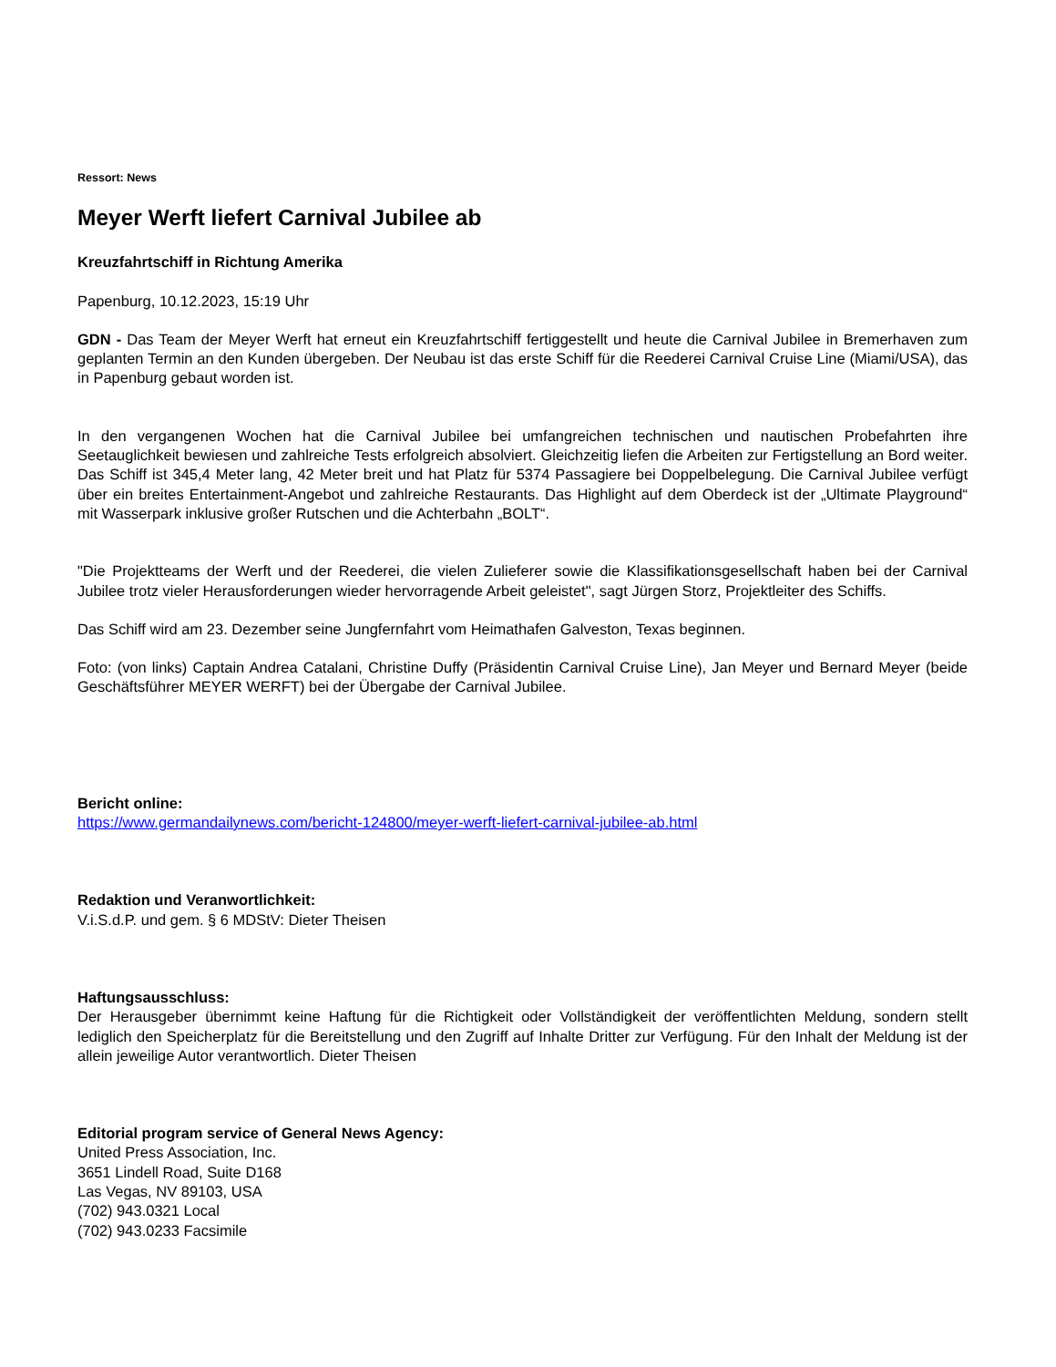Ressort: News
Meyer Werft liefert Carnival Jubilee ab
Kreuzfahrtschiff in Richtung Amerika
Papenburg, 10.12.2023, 15:19 Uhr
GDN - Das Team der Meyer Werft hat erneut ein Kreuzfahrtschiff fertiggestellt und heute die Carnival Jubilee in Bremerhaven zum geplanten Termin an den Kunden übergeben. Der Neubau ist das erste Schiff für die Reederei Carnival Cruise Line (Miami/USA), das in Papenburg gebaut worden ist.
In den vergangenen Wochen hat die Carnival Jubilee bei umfangreichen technischen und nautischen Probefahrten ihre Seetauglichkeit bewiesen und zahlreiche Tests erfolgreich absolviert. Gleichzeitig liefen die Arbeiten zur Fertigstellung an Bord weiter. Das Schiff ist 345,4 Meter lang, 42 Meter breit und hat Platz für 5374 Passagiere bei Doppelbelegung. Die Carnival Jubilee verfügt über ein breites Entertainment-Angebot und zahlreiche Restaurants. Das Highlight auf dem Oberdeck ist der „Ultimate Playground“ mit Wasserpark inklusive großer Rutschen und die Achterbahn „BOLT“.
"Die Projektteams der Werft und der Reederei, die vielen Zulieferer sowie die Klassifikationsgesellschaft haben bei der Carnival Jubilee trotz vieler Herausforderungen wieder hervorragende Arbeit geleistet", sagt Jürgen Storz, Projektleiter des Schiffs.
Das Schiff wird am 23. Dezember seine Jungfernfahrt vom Heimathafen Galveston, Texas beginnen.
Foto: (von links) Captain Andrea Catalani, Christine Duffy (Präsidentin Carnival Cruise Line), Jan Meyer und Bernard Meyer (beide Geschäftsführer MEYER WERFT) bei der Übergabe der Carnival Jubilee.
Bericht online:
https://www.germandailynews.com/bericht-124800/meyer-werft-liefert-carnival-jubilee-ab.html
Redaktion und Veranwortlichkeit:
V.i.S.d.P. und gem. § 6 MDStV: Dieter Theisen
Haftungsausschluss:
Der Herausgeber übernimmt keine Haftung für die Richtigkeit oder Vollständigkeit der veröffentlichten Meldung, sondern stellt lediglich den Speicherplatz für die Bereitstellung und den Zugriff auf Inhalte Dritter zur Verfügung. Für den Inhalt der Meldung ist der allein jeweilige Autor verantwortlich. Dieter Theisen
Editorial program service of General News Agency:
United Press Association, Inc.
3651 Lindell Road, Suite D168
Las Vegas, NV 89103, USA
(702) 943.0321 Local
(702) 943.0233 Facsimile